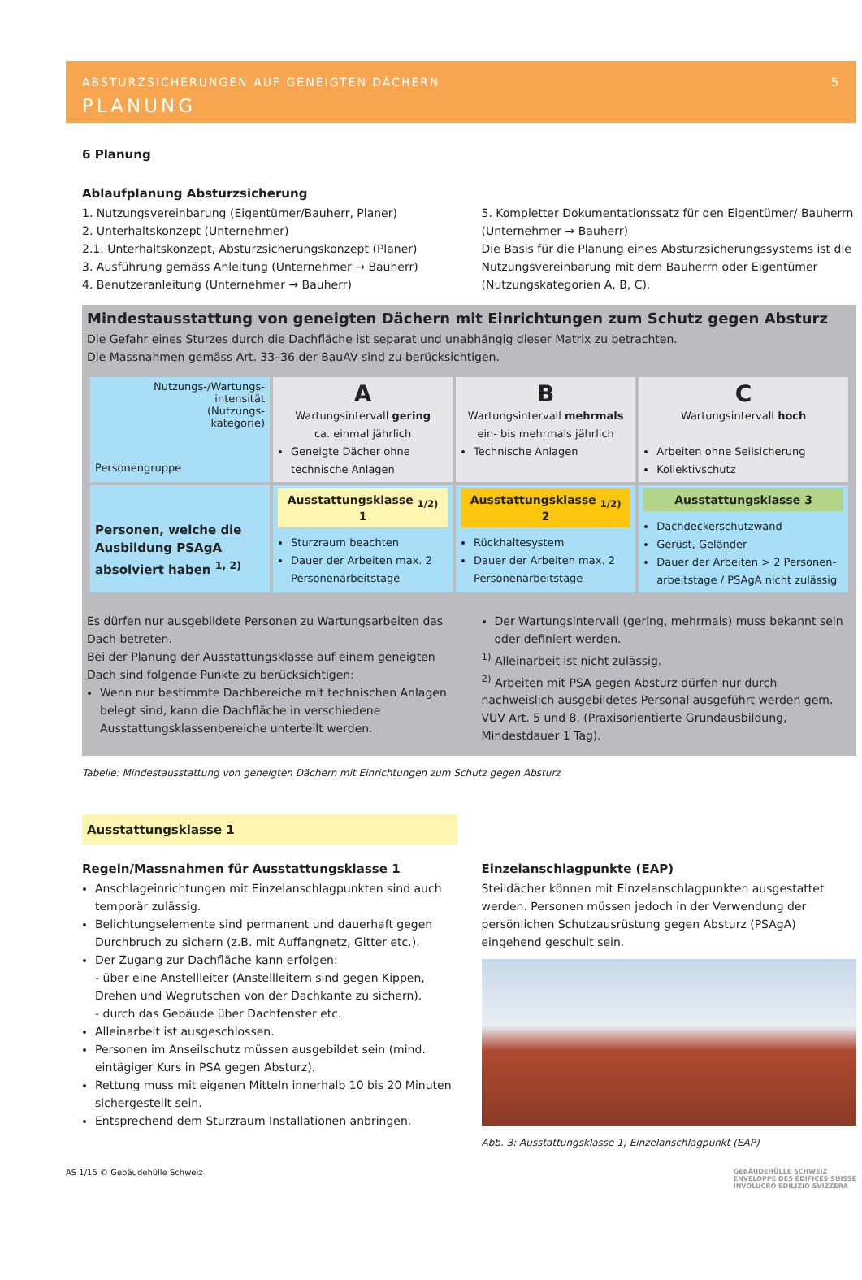ABSTURZSICHERUNGEN AUF GENEIGTEN DÄCHERN 5
PLANUNG
6 Planung
Ablaufplanung Absturzsicherung
1. Nutzungsvereinbarung (Eigentümer/Bauherr, Planer)
2. Unterhaltskonzept (Unternehmer)
2.1. Unterhaltskonzept, Absturzsicherungskonzept (Planer)
3. Ausführung gemäss Anleitung (Unternehmer → Bauherr)
4. Benutzeranleitung (Unternehmer → Bauherr)
5. Kompletter Dokumentationssatz für den Eigentümer/ Bauherrn (Unternehmer → Bauherr)
Die Basis für die Planung eines Absturzsicherungssystems ist die Nutzungsvereinbarung mit dem Bauherrn oder Eigentümer (Nutzungskategorien A, B, C).
Mindestausstattung von geneigten Dächern mit Einrichtungen zum Schutz gegen Absturz
Die Gefahr eines Sturzes durch die Dachfläche ist separat und unabhängig dieser Matrix zu betrachten.
Die Massnahmen gemäss Art. 33–36 der BauAV sind zu berücksichtigen.
| Nutzungs-/Wartungs- intensität (Nutzungs- kategorie) Personengruppe | A Wartungsintervall gering ca. einmal jährlich Geneigte Dächer ohne technische Anlagen | B Wartungsintervall mehrmals ein- bis mehrmals jährlich Technische Anlagen | C Wartungsintervall hoch Arbeiten ohne Seilsicherung Kollektivschutz |
| Personen, welche die Ausbildung PSAgA absolviert haben <sup>1, 2)</sup> | Ausstattungsklasse <sub>1/2)</sub> 1 Sturzraum beachten Dauer der Arbeiten max. 2 Personenarbeitstage | Ausstattungsklasse <sub>1/2)</sub> 2 Rückhaltesystem Dauer der Arbeiten max. 2 Personenarbeitstage | Ausstattungsklasse 3 Dachdeckerschutzwand Gerüst, Geländer Dauer der Arbeiten > 2 Personen-arbeitstage / PSAgA nicht zulässig |
Es dürfen nur ausgebildete Personen zu Wartungsarbeiten das Dach betreten.
Bei der Planung der Ausstattungsklasse auf einem geneigten Dach sind folgende Punkte zu berücksichtigen:
Wenn nur bestimmte Dachbereiche mit technischen Anlagen belegt sind, kann die Dachfläche in verschiedene Ausstattungsklassenbereiche unterteilt werden.
Der Wartungsintervall (gering, mehrmals) muss bekannt sein oder definiert werden.
<sup>1)</sup> Alleinarbeit ist nicht zulässig.
<sup>2)</sup> Arbeiten mit PSA gegen Absturz dürfen nur durch nachweislich ausgebildetes Personal ausgeführt werden gem. VUV Art. 5 und 8. (Praxisorientierte Grundausbildung, Mindestdauer 1 Tag).
Tabelle: Mindestausstattung von geneigten Dächern mit Einrichtungen zum Schutz gegen Absturz
Ausstattungsklasse 1
Regeln/Massnahmen für Ausstattungsklasse 1
Anschlageinrichtungen mit Einzelanschlagpunkten sind auch temporär zulässig.
Belichtungselemente sind permanent und dauerhaft gegen Durchbruch zu sichern (z.B. mit Auffangnetz, Gitter etc.).
Der Zugang zur Dachfläche kann erfolgen:
- über eine Anstellleiter (Anstellleitern sind gegen Kippen, Drehen und Wegrutschen von der Dachkante zu sichern).
- durch das Gebäude über Dachfenster etc.
Alleinarbeit ist ausgeschlossen.
Personen im Anseilschutz müssen ausgebildet sein (mind. eintägiger Kurs in PSA gegen Absturz).
Rettung muss mit eigenen Mitteln innerhalb 10 bis 20 Minuten sichergestellt sein.
Entsprechend dem Sturzraum Installationen anbringen.
Einzelanschlagpunkte (EAP)
Steildächer können mit Einzelanschlagpunkten ausgestattet werden. Personen müssen jedoch in der Verwendung der persönlichen Schutzausrüstung gegen Absturz (PSAgA) eingehend geschult sein.
Abb. 3: Ausstattungsklasse 1; Einzelanschlagpunkt (EAP)
AS 1/15 © Gebäudehülle Schweiz GEBÄUDEHÜLLE SCHWEIZ
ENVELOPPE DES ÉDIFICES SUISSE
INVOLUCRO EDILIZIO SVIZZERA